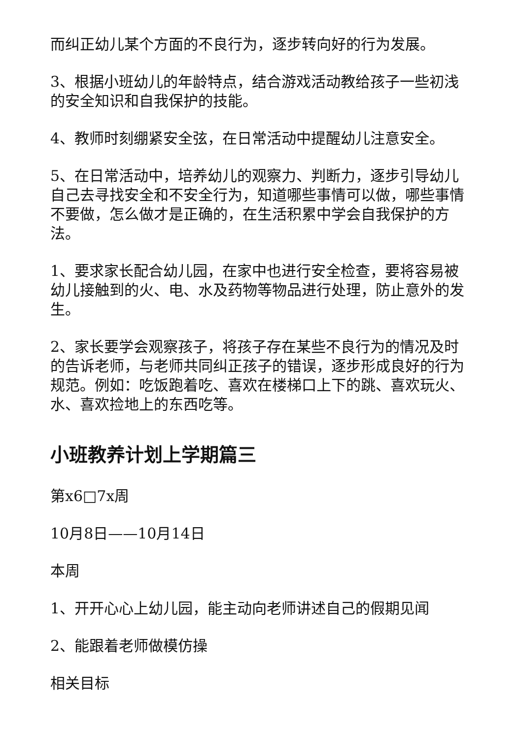而纠正幼儿某个方面的不良行为，逐步转向好的行为发展。
3、根据小班幼儿的年龄特点，结合游戏活动教给孩子一些初浅的安全知识和自我保护的技能。
4、教师时刻绷紧安全弦，在日常活动中提醒幼儿注意安全。
5、在日常活动中，培养幼儿的观察力、判断力，逐步引导幼儿自己去寻找安全和不安全行为，知道哪些事情可以做，哪些事情不要做，怎么做才是正确的，在生活积累中学会自我保护的方法。
1、要求家长配合幼儿园，在家中也进行安全检查，要将容易被幼儿接触到的火、电、水及药物等物品进行处理，防止意外的发生。
2、家长要学会观察孩子，将孩子存在某些不良行为的情况及时的告诉老师，与老师共同纠正孩子的错误，逐步形成良好的行为规范。例如：吃饭跑着吃、喜欢在楼梯口上下的跳、喜欢玩火、水、喜欢捡地上的东西吃等。
小班教养计划上学期篇三
第x6□7x周
10月8日——10月14日
本周
1、开开心心上幼儿园，能主动向老师讲述自己的假期见闻
2、能跟着老师做模仿操
相关目标